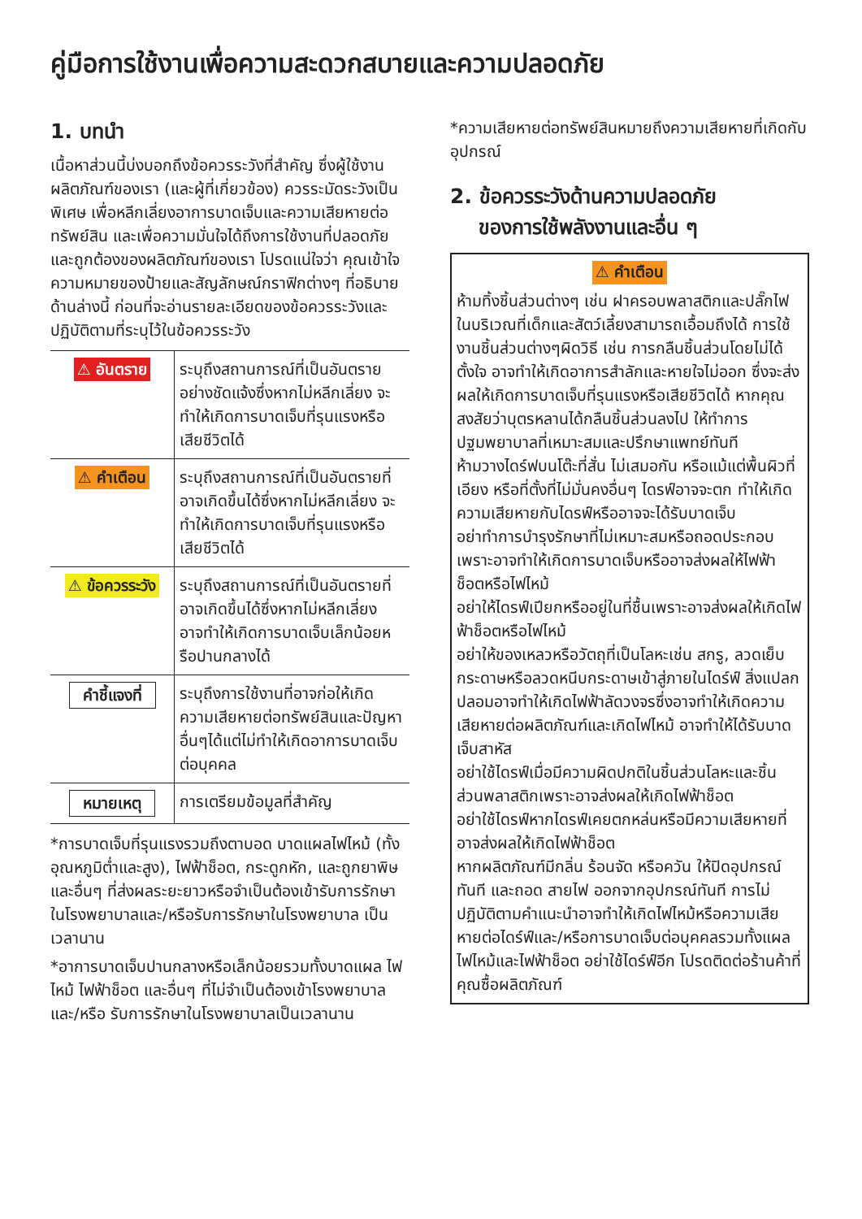คู่มือการใช้งานเพื่อความสะดวกสบายและความปลอดภัย
1. บทนำ
เนื้อหาส่วนนี้บ่งบอกถึงข้อควรระวังที่สำคัญ ซึ่งผู้ใช้งานผลิตภัณฑ์ของเรา (และผู้ที่เกี่ยวข้อง) ควรระมัดระวังเป็นพิเศษ เพื่อหลีกเลี่ยงอาการบาดเจ็บและความเสียหายต่อทรัพย์สิน และเพื่อความมั่นใจได้ถึงการใช้งานที่ปลอดภัยและถูกต้องของผลิตภัณฑ์ของเรา โปรดแน่ใจว่า คุณเข้าใจความหมายของป้ายและสัญลักษณ์กราฟิกต่างๆ ที่อธิบายด้านล่างนี้ ก่อนที่จะอ่านรายละเอียดของข้อควรระวังและปฏิบัติตามที่ระบุไว้ในข้อควรระวัง
| ⚠ อันตราย | ระบุถึงสถานการณ์ที่เป็นอันตรายอย่างชัดแจ้งซึ่งหากไม่หลีกเลี่ยง จะทำให้เกิดการบาดเจ็บที่รุนแรงหรือเสียชีวิตได้ |
| ⚠ คำเตือน | ระบุถึงสถานการณ์ที่เป็นอันตรายที่อาจเกิดขึ้นได้ซึ่งหากไม่หลีกเลี่ยง จะทำให้เกิดการบาดเจ็บที่รุนแรงหรือเสียชีวิตได้ |
| ⚠ ข้อควรระวัง | ระบุถึงสถานการณ์ที่เป็นอันตรายที่อาจเกิดขึ้นได้ซึ่งหากไม่หลีกเลี่ยง อาจทำให้เกิดการบาดเจ็บเล็กน้อยหรือปานกลางได้ |
| คำชี้แจงที่ | ระบุถึงการใช้งานที่อาจก่อให้เกิดความเสียหายต่อทรัพย์สินและปัญหาอื่นๆได้แต่ไม่ทำให้เกิดอาการบาดเจ็บต่อบุคคล |
| หมายเหตุ | การเตรียมข้อมูลที่สำคัญ |
*การบาดเจ็บที่รุนแรงรวมถึงตาบอด บาดแผลไฟไหม้ (ทั้งอุณหภูมิต่ำและสูง), ไฟฟ้าช็อต, กระดูกหัก, และถูกยาพิษ และอื่นๆ ที่ส่งผลระยะยาวหรือจำเป็นต้องเข้ารับการรักษาในโรงพยาบาลและ/หรือรับการรักษาในโรงพยาบาล เป็นเวลานาน
*อาการบาดเจ็บปานกลางหรือเล็กน้อยรวมทั้งบาดแผล ไฟไหม้ ไฟฟ้าช็อต และอื่นๆ ที่ไม่จำเป็นต้องเข้าโรงพยาบาลและ/หรือ รับการรักษาในโรงพยาบาลเป็นเวลานาน
*ความเสียหายต่อทรัพย์สินหมายถึงความเสียหายที่เกิดกับอุปกรณ์
2. ข้อควรระวังด้านความปลอดภัย
ของการใช้พลังงานและอื่น ๆ
⚠ คำเตือน
ห้ามทิ้งชิ้นส่วนต่างๆ เช่น ฝาครอบพลาสติกและปลั๊กไฟในบริเวณที่เด็กและสัตว์เลี้ยงสามารถเอื้อมถึงได้ การใช้งานชิ้นส่วนต่างๆผิดวิธี เช่น การกลืนชิ้นส่วนโดยไม่ได้ตั้งใจ อาจทำให้เกิดอาการสำลักและหายใจไม่ออก ซึ่งจะส่งผลให้เกิดการบาดเจ็บที่รุนแรงหรือเสียชีวิตได้ หากคุณสงสัยว่าบุตรหลานได้กลืนชิ้นส่วนลงไป ให้ทำการปฐมพยาบาลที่เหมาะสมและปรึกษาแพทย์ทันที
ห้ามวางไดร์ฟบนโต๊ะที่สั่น ไม่เสมอกัน หรือแม้แต่พื้นผิวที่เอียง หรือที่ตั้งที่ไม่มั่นคงอื่นๆ ไดรฟ์อาจจะตก ทำให้เกิดความเสียหายกับไดรฟ์หรืออาจจะได้รับบาดเจ็บ
อย่าทำการบำรุงรักษาที่ไม่เหมาะสมหรือถอดประกอบเพราะอาจทำให้เกิดการบาดเจ็บหรืออาจส่งผลให้ไฟฟ้าช็อตหรือไฟไหม้
อย่าให้ไดรฟ์เปียกหรืออยู่ในที่ชื้นเพราะอาจส่งผลให้เกิดไฟฟ้าช็อตหรือไฟไหม้
อย่าให้ของเหลวหรือวัตถุที่เป็นโลหะเช่น สกรู, ลวดเย็บกระดาษหรือลวดหนีบกระดาษเข้าสู่ภายในไดร์ฟ์ สิ่งแปลกปลอมอาจทำให้เกิดไฟฟ้าลัดวงจรซึ่งอาจทำให้เกิดความเสียหายต่อผลิตภัณฑ์และเกิดไฟไหม้ อาจทำให้ได้รับบาดเจ็บสาหัส
อย่าใช้ไดรฟ์เมื่อมีความผิดปกติในชิ้นส่วนโลหะและชิ้นส่วนพลาสติกเพราะอาจส่งผลให้เกิดไฟฟ้าช็อต
อย่าใช้ไดรฟ์หากไดรฟ์เคยตกหล่นหรือมีความเสียหายที่อาจส่งผลให้เกิดไฟฟ้าช็อต
หากผลิตภัณฑ์มีกลิ่น ร้อนจัด หรือควัน ให้ปิดอุปกรณ์ทันที และถอด สายไฟ ออกจากอุปกรณ์ทันที การไม่ปฏิบัติตามคำแนะนำอาจทำให้เกิดไฟไหม้หรือความเสียหายต่อไดร์ฟ์และ/หรือการบาดเจ็บต่อบุคคลรวมทั้งแผลไฟไหม้และไฟฟ้าช็อต อย่าใช้ไดร์ฟ์อีก โปรดติดต่อร้านค้าที่คุณซื้อผลิตภัณฑ์